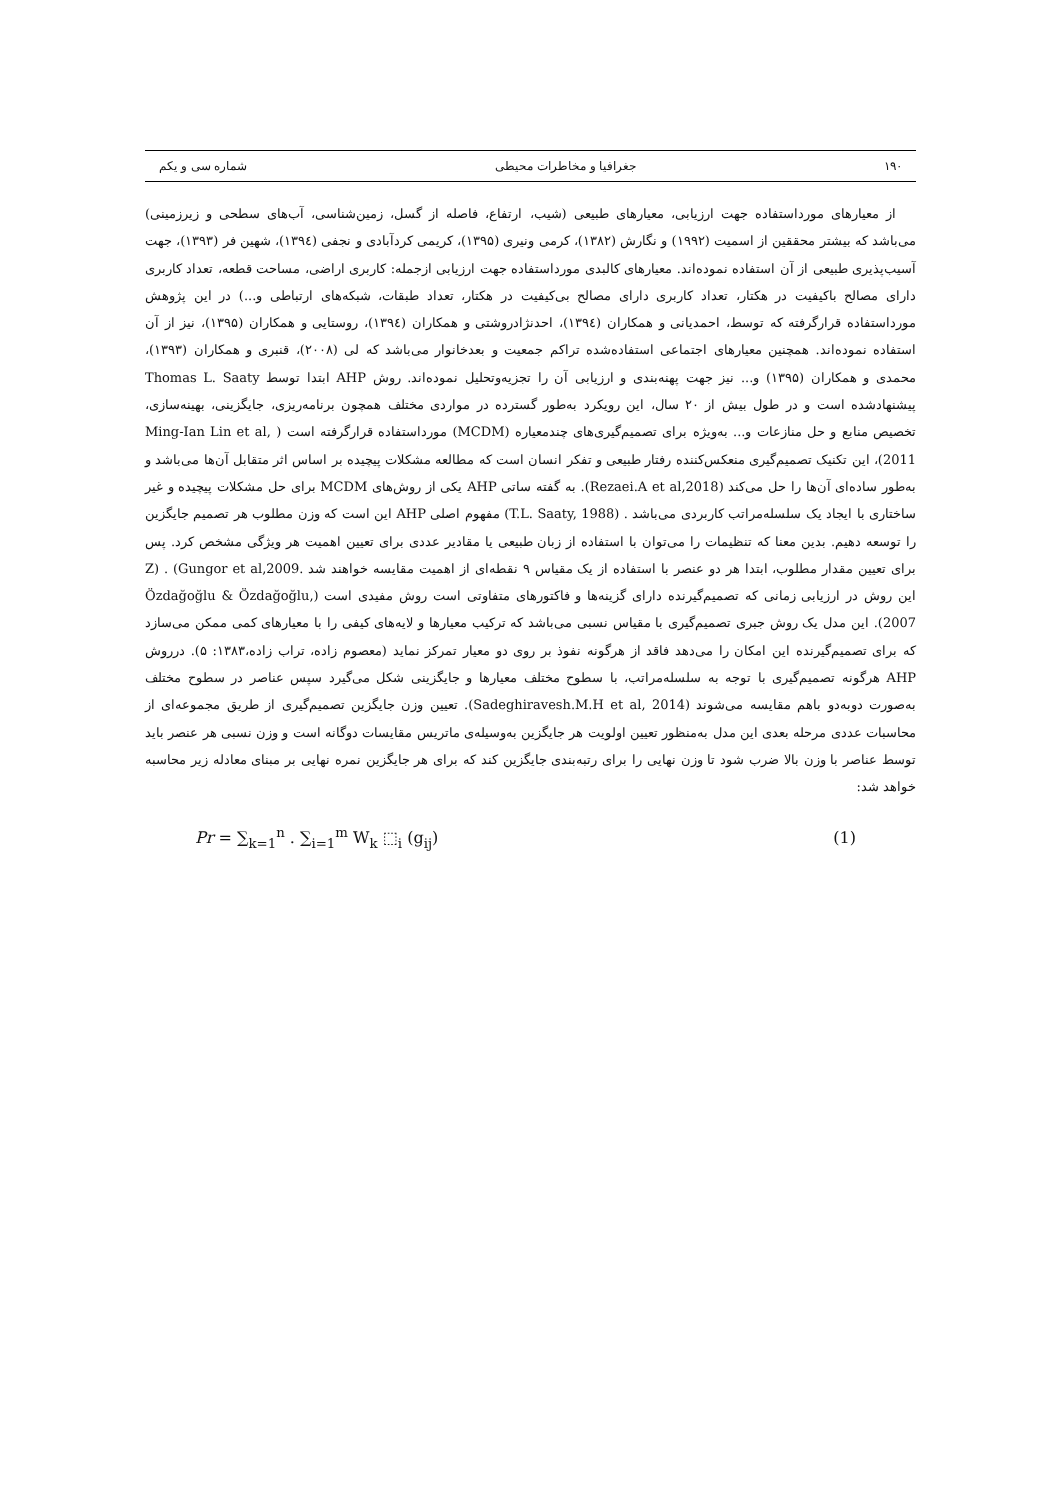۱۹۰ جغرافیا و مخاطرات محیطی شماره سی و یکم
از معیارهای مورداستفاده جهت ارزیابی، معیارهای طبیعی (شیب، ارتفاع، فاصله از گسل، زمین‌شناسی، آب‌های سطحی و زیرزمینی) می‌باشد که بیشتر محققین از اسمیت (۱۹۹۲) و نگارش (۱۳۸۲)، کرمی ونیری (۱۳۹۵)، کریمی کردآبادی و نجفی (۱۳۹٤)، شهین فر (۱۳۹۳)، جهت آسیب‌پذیری طبیعی از آن استفاده نموده‌اند. معیارهای کالبدی مورداستفاده جهت ارزیابی ازجمله: کاربری اراضی، مساحت قطعه، تعداد کاربری دارای مصالح باکیفیت در هکتار، تعداد کاربری دارای مصالح بی‌کیفیت در هکتار، تعداد طبقات، شبکه‌های ارتباطی و...) در این پژوهش مورداستفاده قرارگرفته که توسط، احمدیانی و همکاران (۱۳۹٤)، احدنژادروشتی و همکاران (۱۳۹٤)، روستایی و همکاران (۱۳۹۵)، نیز از آن استفاده نموده‌اند. همچنین معیارهای اجتماعی استفاده‌شده تراکم جمعیت و بعدخانوار می‌باشد که لی (۲۰۰۸)، قنبری و همکاران (۱۳۹۳)، محمدی و همکاران (۱۳۹۵) و... نیز جهت پهنه‌بندی و ارزیابی آن را تجزیه‌وتحلیل نموده‌اند. روش AHP ابتدا توسط Thomas L. Saaty پیشنهادشده است و در طول بیش از ۲۰ سال، این رویکرد به‌طور گسترده در مواردی مختلف همچون برنامه‌ریزی، جایگزینی، بهینه‌سازی، تخصیص منابع و حل منازعات و... به‌ویژه برای تصمیم‌گیری‌های چندمعیاره (MCDM) مورداستفاده قرارگرفته است ( Ming-Ian Lin et al, 2011)، این تکنیک تصمیم‌گیری منعکس‌کننده رفتار طبیعی و تفکر انسان است که مطالعه مشکلات پیچیده بر اساس اثر متقابل آن‌ها می‌باشد و به‌طور ساده‌ای آن‌ها را حل می‌کند (Rezaei.A et al,2018). به گفته ساتی AHP یکی از روش‌های MCDM برای حل مشکلات پیچیده و غیر ساختاری با ایجاد یک سلسله‌مراتب کاربردی می‌باشد . (T.L. Saaty, 1988) مفهوم اصلی AHP این است که وزن مطلوب هر تصمیم جایگزین را توسعه دهیم. بدین معنا که تنظیمات را می‌توان با استفاده از زبان طبیعی یا مقادیر عددی برای تعیین اهمیت هر ویژگی مشخص کرد. پس برای تعیین مقدار مطلوب، ابتدا هر دو عنصر با استفاده از یک مقیاس ۹ نقطه‌ای از اهمیت مقایسه خواهند شد .Z) . (Gungor et al,2009 این روش در ارزیابی زمانی که تصمیم‌گیرنده دارای گزینه‌ها و فاکتورهای متفاوتی است روش مفیدی است (Özdağoğlu & Özdağoğlu, 2007). این مدل یک روش جبری تصمیم‌گیری با مقیاس نسبی می‌باشد که ترکیب معیارها و لایه‌های کیفی را با معیارهای کمی ممکن می‌سازد که برای تصمیم‌گیرنده این امکان را می‌دهد فاقد از هرگونه نفوذ بر روی دو معیار تمرکز نماید (معصوم زاده، تراب زاده،۱۳۸۳: ۵). درروش AHP هرگونه تصمیم‌گیری با توجه به سلسله‌مراتب، با سطوح مختلف معیارها و جایگزینی شکل می‌گیرد سپس عناصر در سطوح مختلف به‌صورت دوبه‌دو باهم مقایسه می‌شوند (Sadeghiravesh.M.H et al, 2014). تعیین وزن جایگزین تصمیم‌گیری از طریق مجموعه‌ای از محاسبات عددی مرحله بعدی این مدل به‌منظور تعیین اولویت هر جایگزین به‌وسیله‌ی ماتریس مقایسات دوگانه است و وزن نسبی هر عنصر باید توسط عناصر با وزن بالا ضرب شود تا وزن نهایی را برای رتبه‌بندی جایگزین کند که برای هر جایگزین نمره نهایی بر مبنای معادله زیر محاسبه خواهد شد:
Pr = ∑<sub>k=1</sub><sup>n</sup> . ∑<sub>i=1</sub><sup>m</sup> W<sub>k</sub> ⬚<sub>i</sub> (g<sub>ij</sub>) (1)